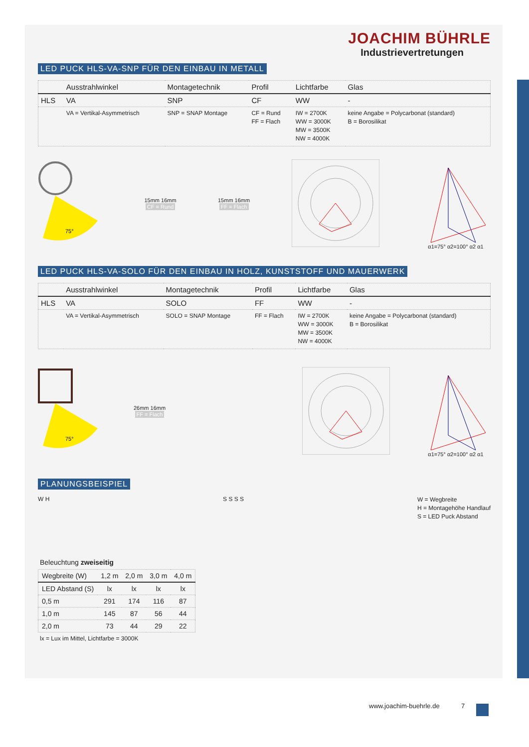JOACHIM BÜHRLE
Industrievertretungen
LED PUCK HLS-VA-SNP FÜR DEN EINBAU IN METALL
| | Ausstrahlwinkel | Montagetechnik | Profil | Lichtfarbe | Glas |
| --- | --- | --- | --- | --- | --- |
| HLS | VA | SNP | CF | WW | - |
| | VA = Vertikal-Asymmetrisch | SNP = SNAP Montage | CF = Rund FF = Flach | IW = 2700K WW = 3000K MW = 3500K NW = 4000K | keine Angabe = Polycarbonat (standard) B = Borosilikat |
75°
15mm 16mm
CF = Rund
15mm 16mm
FF = Flach
α1=75° α2=100° α2 α1
LED PUCK HLS-VA-SOLO FÜR DEN EINBAU IN HOLZ, KUNSTSTOFF UND MAUERWERK
| | Ausstrahlwinkel | Montagetechnik | Profil | Lichtfarbe | Glas |
| --- | --- | --- | --- | --- | --- |
| HLS | VA | SOLO | FF | WW | - |
| | VA = Vertikal-Asymmetrisch | SOLO = SNAP Montage | FF = Flach | IW = 2700K WW = 3000K MW = 3500K NW = 4000K | keine Angabe = Polycarbonat (standard) B = Borosilikat |
75°
26mm 16mm
FF = Flach
α1=75° α2=100° α2 α1
PLANUNGSBEISPIEL
W H S S S S
W = Wegbreite
H = Montagehöhe Handlauf
S = LED Puck Abstand
Beleuchtung zweiseitig
| Wegbreite (W) | 1,2 m | 2,0 m | 3,0 m | 4,0 m |
| --- | --- | --- | --- | --- |
| LED Abstand (S) | lx | lx | lx | lx |
| 0,5 m | 291 | 174 | 116 | 87 |
| 1,0 m | 145 | 87 | 56 | 44 |
| 2,0 m | 73 | 44 | 29 | 22 |
lx = Lux im Mittel, Lichtfarbe = 3000K
www.joachim-buehrle.de 7